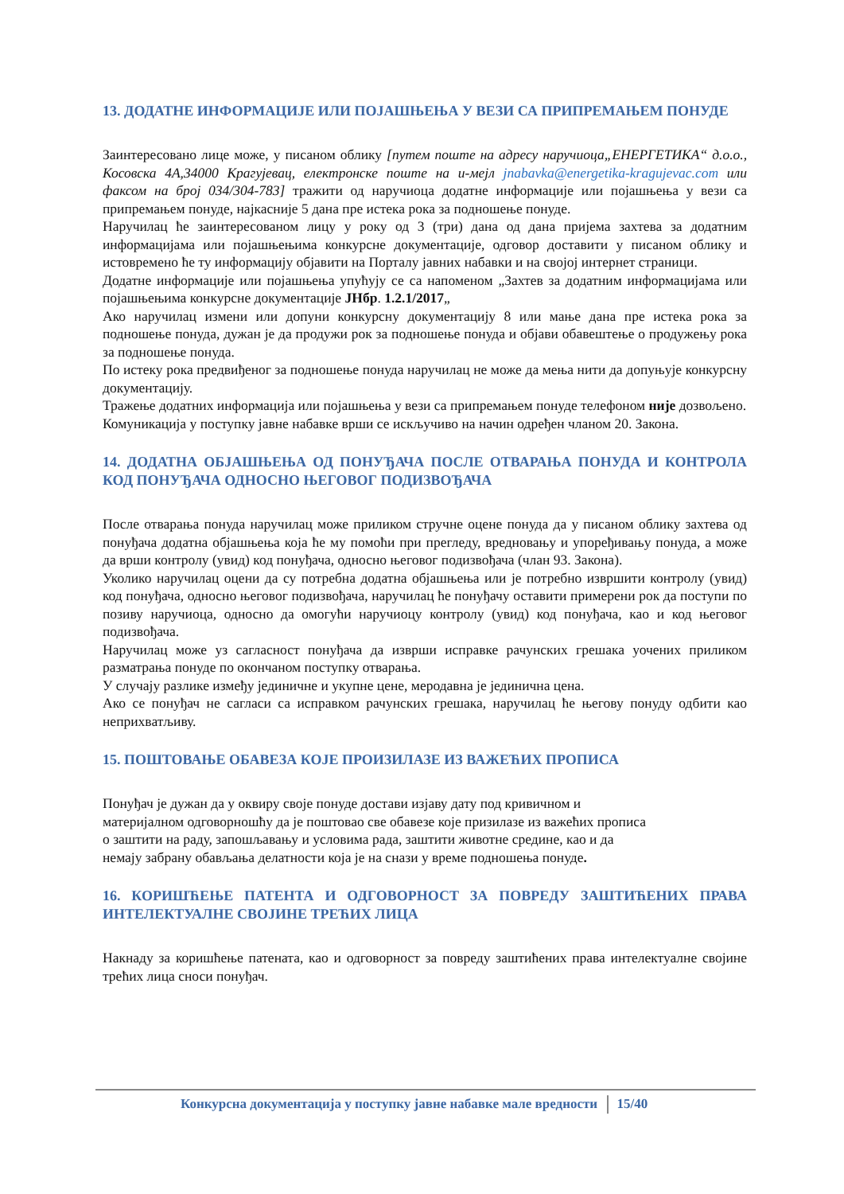13. ДОДАТНЕ ИНФОРМАЦИЈЕ ИЛИ ПОЈАШЊЕЊА У ВЕЗИ СА ПРИПРЕМАЊЕМ ПОНУДЕ
Заинтересовано лице може, у писаном облику [путем поште на адресу наручиоца„ЕНЕРГЕТИКА“ д.о.о., Косовска 4А,34000 Крагујевац, електронске поште на и-мејл jnabavka@energetika-kragujevac.com или факсом на број 034/304-783] тражити од наручиоца додатне информације или појашњења у вези са припремањем понуде, најкасније 5 дана пре истека рока за подношење понуде.
Наручилац ће заинтересованом лицу у року од 3 (три) дана од дана пријема захтева за додатним информацијама или појашњењима конкурсне документације, одговор доставити у писаном облику и истовремено ће ту информацију објавити на Порталу јавних набавки и на својој интернет страници.
Додатне информације или појашњења упућују се са напоменом „Захтев за додатним информацијама или појашњењима конкурсне документације ЈНбр. 1.2.1/2017„
Ако наручилац измени или допуни конкурсну документацију 8 или мање дана пре истека рока за подношење понуда, дужан је да продужи рок за подношење понуда и објави обавештење о продужењу рока за подношење понуда.
По истеку рока предвиђеног за подношење понуда наручилац не може да мења нити да допуњује конкурсну документацију.
Тражење додатних информација или појашњења у вези са припремањем понуде телефоном није дозвољено.
Комуникација у поступку јавне набавке врши се искључиво на начин одређен чланом 20. Закона.
14. ДОДАТНА ОБЈАШЊЕЊА ОД ПОНУЂАЧА ПОСЛЕ ОТВАРАЊА ПОНУДА И КОНТРОЛА КОД ПОНУЂАЧА ОДНОСНО ЊЕГОВОГ ПОДИЗВОЂАЧА
После отварања понуда наручилац може приликом стручне оцене понуда да у писаном облику захтева од понуђача додатна објашњења која ће му помоћи при прегледу, вредновању и упоређивању понуда, а може да врши контролу (увид) код понуђача, односно његовог подизвођача (члан 93. Закона).
Уколико наручилац оцени да су потребна додатна објашњења или је потребно извршити контролу (увид) код понуђача, односно његовог подизвођача, наручилац ће понуђачу оставити примерени рок да поступи по позиву наручиоца, односно да омогући наручиоцу контролу (увид) код понуђача, као и код његовог подизвођача.
Наручилац може уз сагласност понуђача да изврши исправке рачунских грешака уочених приликом разматрања понуде по окончаном поступку отварања.
У случају разлике између јединичне и укупне цене, меродавна је јединична цена.
Ако се понуђач не сагласи са исправком рачунских грешака, наручилац ће његову понуду одбити као неприхватљиву.
15. ПОШТОВАЊЕ ОБАВЕЗА КОЈЕ ПРОИЗИЛАЗЕ ИЗ ВАЖЕЋИХ ПРОПИСА
Понуђач је дужан да у оквиру своје понуде достави изјаву дату под кривичном и
материјалном одговорношћу да је поштовао све обавезе које призилазе из важећих прописа
о заштити на раду, запошљавању и условима рада, заштити животне средине, као и да
немају забрану обављања делатности која је на снази у време подношења понуде.
16. КОРИШЋЕЊЕ ПАТЕНТА И ОДГОВОРНОСТ ЗА ПОВРЕДУ ЗАШТИЋЕНИХ ПРАВА ИНТЕЛЕКТУАЛНЕ СВОЈИНЕ ТРЕЋИХ ЛИЦА
Накнаду за коришћење патената, као и одговорност за повреду заштићених права интелектуалне својине трећих лица сноси понуђач.
Конкурсна документација у поступку јавне набавке мале вредности 15/40